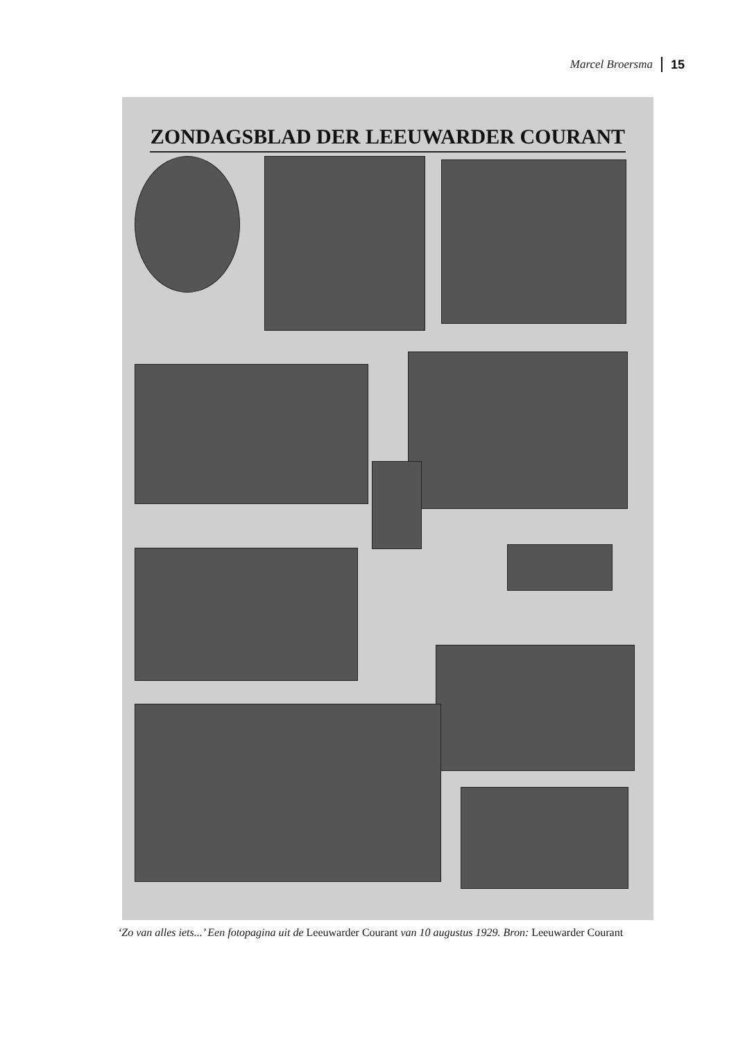Marcel Broersma 15
ZONDAGSBLAD DER LEEUWARDER COURANT
‘Zo van alles iets...’ Een fotopagina uit de Leeuwarder Courant van 10 augustus 1929. Bron: Leeuwarder Courant